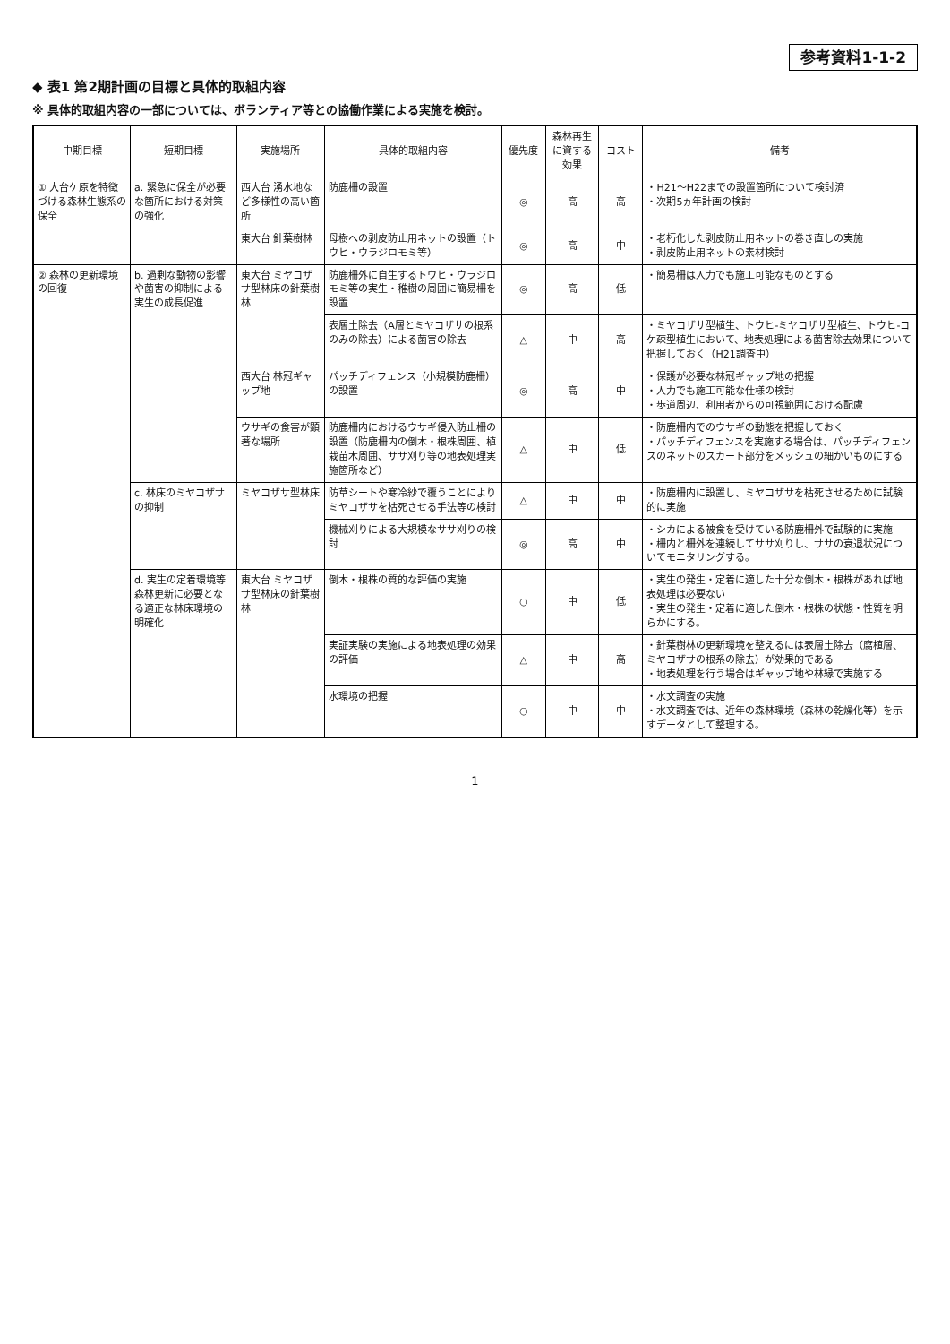参考資料1-1-2
◆ 表1 第2期計画の目標と具体的取組内容
※ 具体的取組内容の一部については、ボランティア等との協働作業による実施を検討。
| 中期目標 | 短期目標 | 実施場所 | 具体的取組内容 | 優先度 | 森林再生に資する効果 | コスト | 備考 |
| --- | --- | --- | --- | --- | --- | --- | --- |
| ① 大台ケ原を特徴づける森林生態系の保全 | a. 緊急に保全が必要な箇所における対策の強化 | 西大台 湧水地など多様性の高い箇所 | 防鹿柵の設置 | ◎ | 高 | 高 | ・H21～H22までの設置箇所について検討済 ・次期5ヵ年計画の検討 |
| | | 東大台 針葉樹林 | 母樹への剥皮防止用ネットの設置（トウヒ・ウラジロモミ等） | ◎ | 高 | 中 | ・老朽化した剥皮防止用ネットの巻き直しの実施 ・剥皮防止用ネットの素材検討 |
| ② 森林の更新環境の回復 | b. 過剰な動物の影響や菌害の抑制による実生の成長促進 | 東大台 ミヤコザサ型林床の針葉樹林 | 防鹿柵外に自生するトウヒ・ウラジロモミ等の実生・稚樹の周囲に簡易柵を設置 | ◎ | 高 | 低 | ・簡易柵は人力でも施工可能なものとする |
| | | | 表層土除去（A層とミヤコザサの根系のみの除去）による菌害の除去 | △ | 中 | 高 | ・ミヤコザサ型植生、トウヒ-ミヤコザサ型植生、トウヒ-コケ疎型植生において、地表処理による菌害除去効果について把握しておく（H21調査中） |
| | | 西大台 林冠ギャップ地 | パッチディフェンス（小規模防鹿柵）の設置 | ◎ | 高 | 中 | ・保護が必要な林冠ギャップ地の把握 ・人力でも施工可能な仕様の検討 ・歩道周辺、利用者からの可視範囲における配慮 |
| | | ウサギの食害が顕著な場所 | 防鹿柵内におけるウサギ侵入防止柵の設置（防鹿柵内の倒木・根株周囲、植栽苗木周囲、ササ刈り等の地表処理実施箇所など） | △ | 中 | 低 | ・防鹿柵内でのウサギの動態を把握しておく ・パッチディフェンスを実施する場合は、パッチディフェンスのネットのスカート部分をメッシュの細かいものにする |
| | c. 林床のミヤコザサの抑制 | ミヤコザサ型林床 | 防草シートや寒冷紗で覆うことによりミヤコザサを枯死させる手法等の検討 | △ | 中 | 中 | ・防鹿柵内に設置し、ミヤコザサを枯死させるために試験的に実施 |
| | | | 機械刈りによる大規模なササ刈りの検討 | ◎ | 高 | 中 | ・シカによる被食を受けている防鹿柵外で試験的に実施 ・柵内と柵外を連続してササ刈りし、ササの衰退状況についてモニタリングする。 |
| | d. 実生の定着環境等森林更新に必要となる適正な林床環境の明確化 | 東大台 ミヤコザサ型林床の針葉樹林 | 倒木・根株の質的な評価の実施 | ○ | 中 | 低 | ・実生の発生・定着に適した十分な倒木・根株があれば地表処理は必要ない ・実生の発生・定着に適した倒木・根株の状態・性質を明らかにする。 |
| | | | 実証実験の実施による地表処理の効果の評価 | △ | 中 | 高 | ・針葉樹林の更新環境を整えるには表層土除去（腐植層、ミヤコザサの根系の除去）が効果的である ・地表処理を行う場合はギャップ地や林縁で実施する |
| | | | 水環境の把握 | ○ | 中 | 中 | ・水文調査の実施 ・水文調査では、近年の森林環境（森林の乾燥化等）を示すデータとして整理する。 |
1